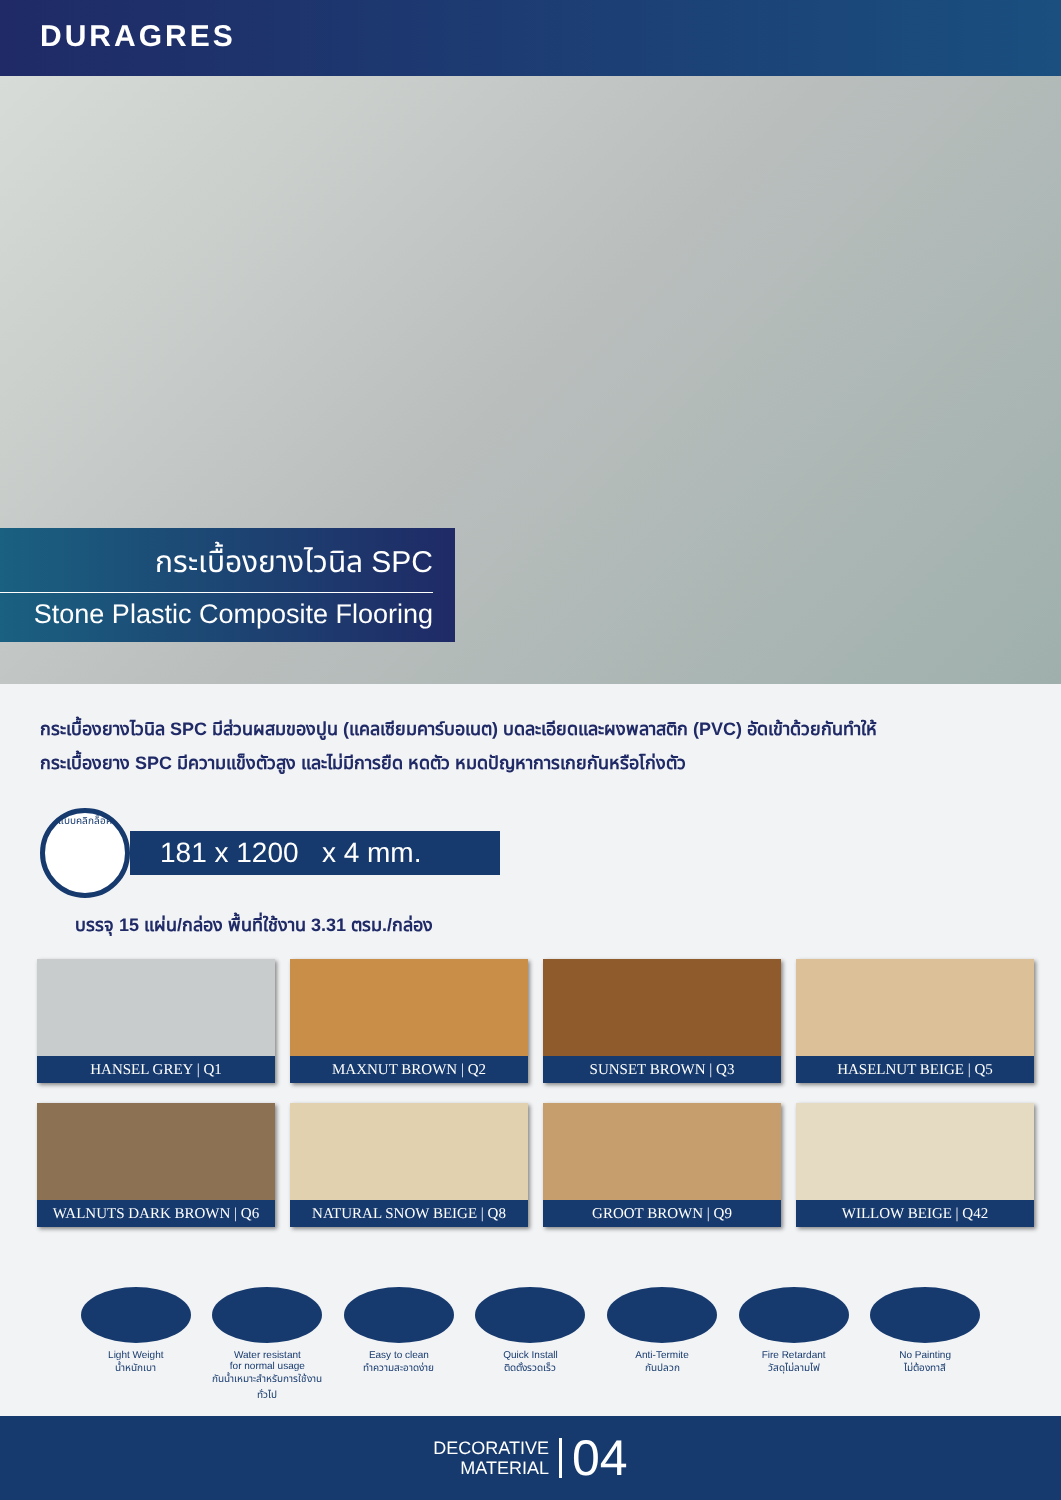DURAGRES
กระเบื้องยางไวนิล SPC
Stone Plastic Composite Flooring
กระเบื้องยางไวนิล SPC มีส่วนผสมของปูน (แคลเซียมคาร์บอเนต) บดละเอียดและผงพลาสติก (PVC) อัดเข้าด้วยกันทำให้
กระเบื้องยาง SPC มีความแข็งตัวสูง และไม่มีการยืด หดตัว หมดปัญหาการเกยกันหรือโก่งตัว
แบบคลิกล็อค
181 x 1200 x 4 mm.
บรรจุ 15 แผ่น/กล่อง พื้นที่ใช้งาน 3.31 ตรม./กล่อง
HANSEL GREY | Q1
MAXNUT BROWN | Q2
SUNSET BROWN | Q3
HASELNUT BEIGE | Q5
WALNUTS DARK BROWN | Q6
NATURAL SNOW BEIGE | Q8
GROOT BROWN | Q9
WILLOW BEIGE | Q42
Light Weight
น้ำหนักเบา
Water resistant
for normal usage
กันน้ำเหมาะสำหรับการใช้งานทั่วไป
Easy to clean
ทำความสะอาดง่าย
Quick Install
ติดตั้งรวดเร็ว
Anti-Termite
กันปลวก
Fire Retardant
วัสดุไม่ลามไฟ
No Painting
ไม่ต้องทาสี
DECORATIVE
MATERIAL
04